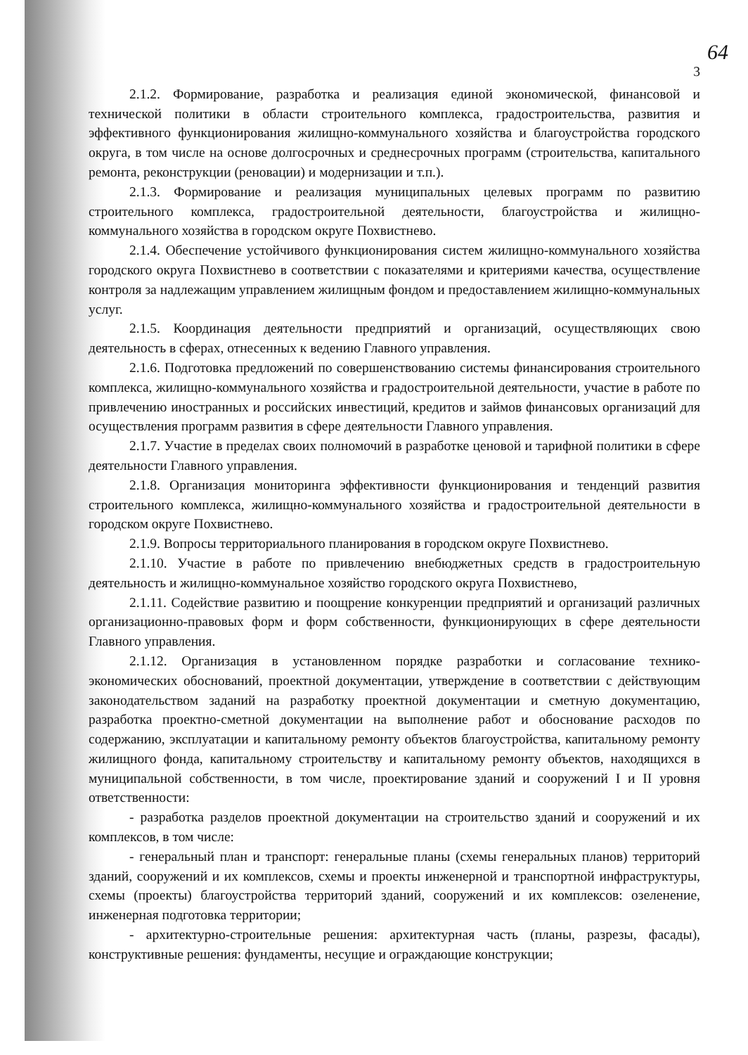64
3
2.1.2. Формирование, разработка и реализация единой экономической, финансовой и технической политики в области строительного комплекса, градостроительства, развития и эффективного функционирования жилищно-коммунального хозяйства и благоустройства городского округа, в том числе на основе долгосрочных и среднесрочных программ (строительства, капитального ремонта, реконструкции (реновации) и модернизации и т.п.).
2.1.3. Формирование и реализация муниципальных целевых программ по развитию строительного комплекса, градостроительной деятельности, благоустройства и жилищно-коммунального хозяйства в городском округе Похвистнево.
2.1.4. Обеспечение устойчивого функционирования систем жилищно-коммунального хозяйства городского округа Похвистнево в соответствии с показателями и критериями качества, осуществление контроля за надлежащим управлением жилищным фондом и предоставлением жилищно-коммунальных услуг.
2.1.5. Координация деятельности предприятий и организаций, осуществляющих свою деятельность в сферах, отнесенных к ведению Главного управления.
2.1.6. Подготовка предложений по совершенствованию системы финансирования строительного комплекса, жилищно-коммунального хозяйства и градостроительной деятельности, участие в работе по привлечению иностранных и российских инвестиций, кредитов и займов финансовых организаций для осуществления программ развития в сфере деятельности Главного управления.
2.1.7. Участие в пределах своих полномочий в разработке ценовой и тарифной политики в сфере деятельности Главного управления.
2.1.8. Организация мониторинга эффективности функционирования и тенденций развития строительного комплекса, жилищно-коммунального хозяйства и градостроительной деятельности в городском округе Похвистнево.
2.1.9. Вопросы территориального планирования в городском округе Похвистнево.
2.1.10. Участие в работе по привлечению внебюджетных средств в градостроительную деятельность и жилищно-коммунальное хозяйство городского округа Похвистнево,
2.1.11. Содействие развитию и поощрение конкуренции предприятий и организаций различных организационно-правовых форм и форм собственности, функционирующих в сфере деятельности Главного управления.
2.1.12. Организация в установленном порядке разработки и согласование технико-экономических обоснований, проектной документации, утверждение в соответствии с действующим законодательством заданий на разработку проектной документации и сметную документацию, разработка проектно-сметной документации на выполнение работ и обоснование расходов по содержанию, эксплуатации и капитальному ремонту объектов благоустройства, капитальному ремонту жилищного фонда, капитальному строительству и капитальному ремонту объектов, находящихся в муниципальной собственности, в том числе, проектирование зданий и сооружений I и II уровня ответственности:
- разработка разделов проектной документации на строительство зданий и сооружений и их комплексов, в том числе:
- генеральный план и транспорт: генеральные планы (схемы генеральных планов) территорий зданий, сооружений и их комплексов, схемы и проекты инженерной и транспортной инфраструктуры, схемы (проекты) благоустройства территорий зданий, сооружений и их комплексов: озеленение, инженерная подготовка территории;
- архитектурно-строительные решения: архитектурная часть (планы, разрезы, фасады), конструктивные решения: фундаменты, несущие и ограждающие конструкции;